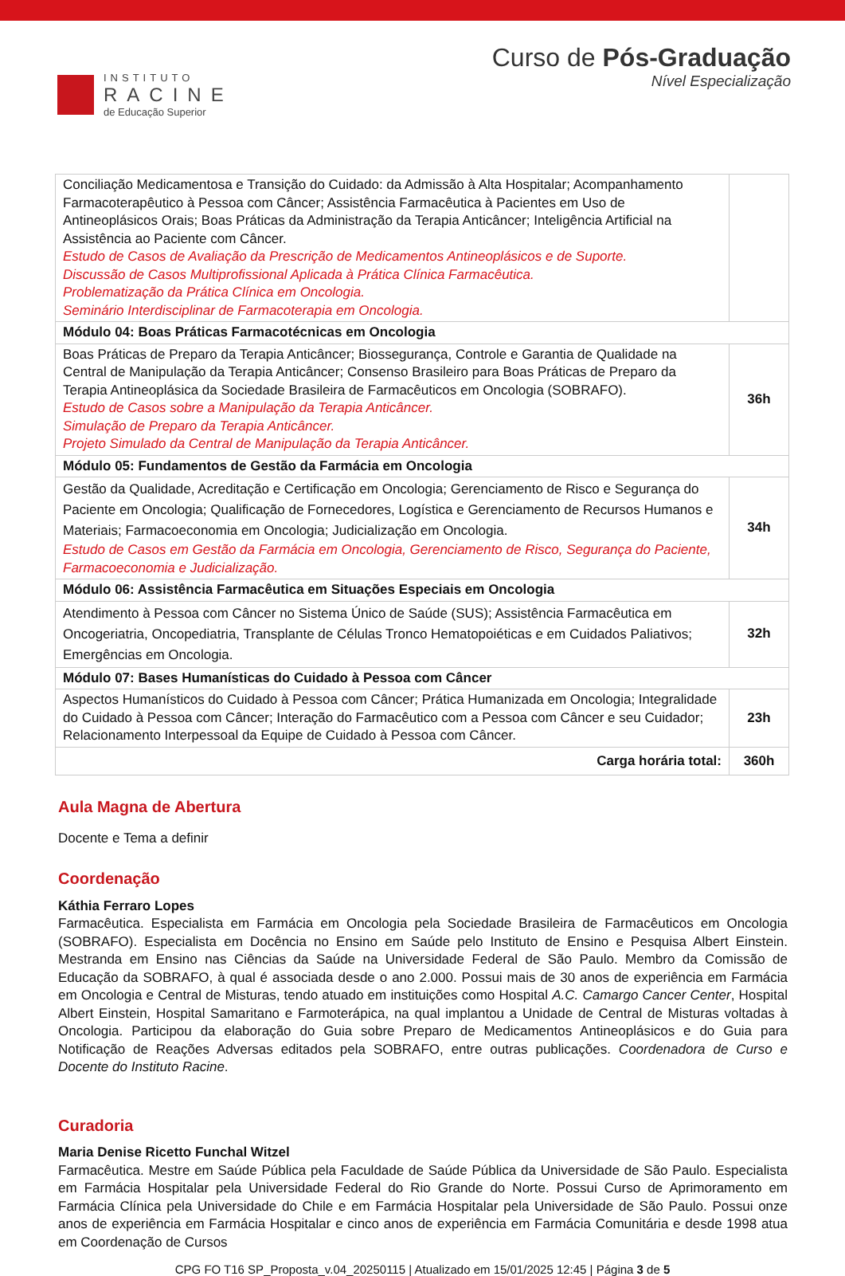INSTITUTO
RACINE
de Educação Superior
Curso de Pós-Graduação
Nível Especialização
| Conciliação Medicamentosa e Transição do Cuidado: da Admissão à Alta Hospitalar; Acompanhamento Farmacoterapêutico à Pessoa com Câncer; Assistência Farmacêutica à Pacientes em Uso de Antineoplásicos Orais; Boas Práticas da Administração da Terapia Anticâncer; Inteligência Artificial na Assistência ao Paciente com Câncer. Estudo de Casos de Avaliação da Prescrição de Medicamentos Antineoplásicos e de Suporte. Discussão de Casos Multiprofissional Aplicada à Prática Clínica Farmacêutica. Problematização da Prática Clínica em Oncologia. Seminário Interdisciplinar de Farmacoterapia em Oncologia. | |
| Módulo 04: Boas Práticas Farmacotécnicas em Oncologia | |
| Boas Práticas de Preparo da Terapia Anticâncer; Biossegurança, Controle e Garantia de Qualidade na Central de Manipulação da Terapia Anticâncer; Consenso Brasileiro para Boas Práticas de Preparo da Terapia Antineoplásica da Sociedade Brasileira de Farmacêuticos em Oncologia (SOBRAFO). Estudo de Casos sobre a Manipulação da Terapia Anticâncer. Simulação de Preparo da Terapia Anticâncer. Projeto Simulado da Central de Manipulação da Terapia Anticâncer. | 36h |
| Módulo 05: Fundamentos de Gestão da Farmácia em Oncologia | |
| Gestão da Qualidade, Acreditação e Certificação em Oncologia; Gerenciamento de Risco e Segurança do Paciente em Oncologia; Qualificação de Fornecedores, Logística e Gerenciamento de Recursos Humanos e Materiais; Farmacoeconomia em Oncologia; Judicialização em Oncologia. Estudo de Casos em Gestão da Farmácia em Oncologia, Gerenciamento de Risco, Segurança do Paciente, Farmacoeconomia e Judicialização. | 34h |
| Módulo 06: Assistência Farmacêutica em Situações Especiais em Oncologia | |
| Atendimento à Pessoa com Câncer no Sistema Único de Saúde (SUS); Assistência Farmacêutica em Oncogeriatria, Oncopediatria, Transplante de Células Tronco Hematopoiéticas e em Cuidados Paliativos; Emergências em Oncologia. | 32h |
| Módulo 07: Bases Humanísticas do Cuidado à Pessoa com Câncer | |
| Aspectos Humanísticos do Cuidado à Pessoa com Câncer; Prática Humanizada em Oncologia; Integralidade do Cuidado à Pessoa com Câncer; Interação do Farmacêutico com a Pessoa com Câncer e seu Cuidador; Relacionamento Interpessoal da Equipe de Cuidado à Pessoa com Câncer. | 23h |
| Carga horária total: | 360h |
Aula Magna de Abertura
Docente e Tema a definir
Coordenação
Káthia Ferraro Lopes
Farmacêutica. Especialista em Farmácia em Oncologia pela Sociedade Brasileira de Farmacêuticos em Oncologia (SOBRAFO). Especialista em Docência no Ensino em Saúde pelo Instituto de Ensino e Pesquisa Albert Einstein. Mestranda em Ensino nas Ciências da Saúde na Universidade Federal de São Paulo. Membro da Comissão de Educação da SOBRAFO, à qual é associada desde o ano 2.000. Possui mais de 30 anos de experiência em Farmácia em Oncologia e Central de Misturas, tendo atuado em instituições como Hospital A.C. Camargo Cancer Center, Hospital Albert Einstein, Hospital Samaritano e Farmoterápica, na qual implantou a Unidade de Central de Misturas voltadas à Oncologia. Participou da elaboração do Guia sobre Preparo de Medicamentos Antineoplásicos e do Guia para Notificação de Reações Adversas editados pela SOBRAFO, entre outras publicações. Coordenadora de Curso e Docente do Instituto Racine.
Curadoria
Maria Denise Ricetto Funchal Witzel
Farmacêutica. Mestre em Saúde Pública pela Faculdade de Saúde Pública da Universidade de São Paulo. Especialista em Farmácia Hospitalar pela Universidade Federal do Rio Grande do Norte. Possui Curso de Aprimoramento em Farmácia Clínica pela Universidade do Chile e em Farmácia Hospitalar pela Universidade de São Paulo. Possui onze anos de experiência em Farmácia Hospitalar e cinco anos de experiência em Farmácia Comunitária e desde 1998 atua em Coordenação de Cursos
CPG FO T16 SP_Proposta_v.04_20250115 | Atualizado em 15/01/2025 12:45 | Página 3 de 5